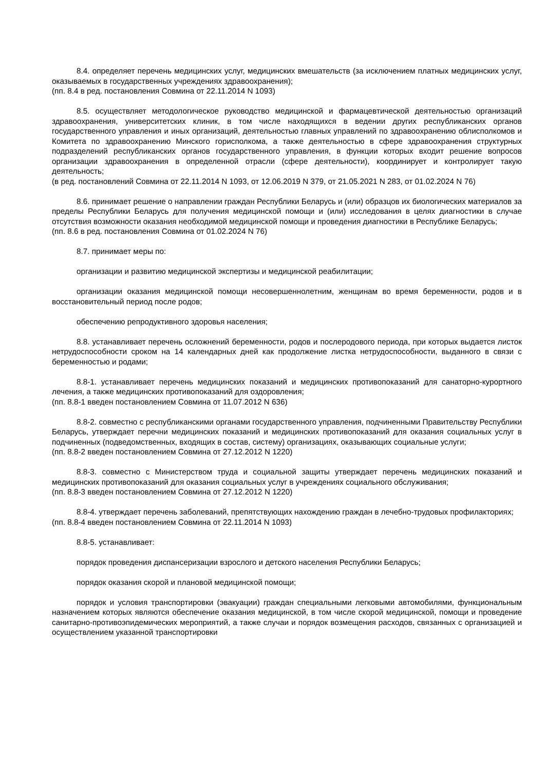8.4. определяет перечень медицинских услуг, медицинских вмешательств (за исключением платных медицинских услуг, оказываемых в государственных учреждениях здравоохранения);
(пп. 8.4 в ред. постановления Совмина от 22.11.2014 N 1093)
8.5. осуществляет методологическое руководство медицинской и фармацевтической деятельностью организаций здравоохранения, университетских клиник, в том числе находящихся в ведении других республиканских органов государственного управления и иных организаций, деятельностью главных управлений по здравоохранению облисполкомов и Комитета по здравоохранению Минского горисполкома, а также деятельностью в сфере здравоохранения структурных подразделений республиканских органов государственного управления, в функции которых входит решение вопросов организации здравоохранения в определенной отрасли (сфере деятельности), координирует и контролирует такую деятельность;
(в ред. постановлений Совмина от 22.11.2014 N 1093, от 12.06.2019 N 379, от 21.05.2021 N 283, от 01.02.2024 N 76)
8.6. принимает решение о направлении граждан Республики Беларусь и (или) образцов их биологических материалов за пределы Республики Беларусь для получения медицинской помощи и (или) исследования в целях диагностики в случае отсутствия возможности оказания необходимой медицинской помощи и проведения диагностики в Республике Беларусь;
(пп. 8.6 в ред. постановления Совмина от 01.02.2024 N 76)
8.7. принимает меры по:
организации и развитию медицинской экспертизы и медицинской реабилитации;
организации оказания медицинской помощи несовершеннолетним, женщинам во время беременности, родов и в восстановительный период после родов;
обеспечению репродуктивного здоровья населения;
8.8. устанавливает перечень осложнений беременности, родов и послеродового периода, при которых выдается листок нетрудоспособности сроком на 14 календарных дней как продолжение листка нетрудоспособности, выданного в связи с беременностью и родами;
8.8-1. устанавливает перечень медицинских показаний и медицинских противопоказаний для санаторно-курортного лечения, а также медицинских противопоказаний для оздоровления;
(пп. 8.8-1 введен постановлением Совмина от 11.07.2012 N 636)
8.8-2. совместно с республиканскими органами государственного управления, подчиненными Правительству Республики Беларусь, утверждает перечни медицинских показаний и медицинских противопоказаний для оказания социальных услуг в подчиненных (подведомственных, входящих в состав, систему) организациях, оказывающих социальные услуги;
(пп. 8.8-2 введен постановлением Совмина от 27.12.2012 N 1220)
8.8-3. совместно с Министерством труда и социальной защиты утверждает перечень медицинских показаний и медицинских противопоказаний для оказания социальных услуг в учреждениях социального обслуживания;
(пп. 8.8-3 введен постановлением Совмина от 27.12.2012 N 1220)
8.8-4. утверждает перечень заболеваний, препятствующих нахождению граждан в лечебно-трудовых профилакториях;
(пп. 8.8-4 введен постановлением Совмина от 22.11.2014 N 1093)
8.8-5. устанавливает:
порядок проведения диспансеризации взрослого и детского населения Республики Беларусь;
порядок оказания скорой и плановой медицинской помощи;
порядок и условия транспортировки (эвакуации) граждан специальными легковыми автомобилями, функциональным назначением которых являются обеспечение оказания медицинской, в том числе скорой медицинской, помощи и проведение санитарно-противоэпидемических мероприятий, а также случаи и порядок возмещения расходов, связанных с организацией и осуществлением указанной транспортировки